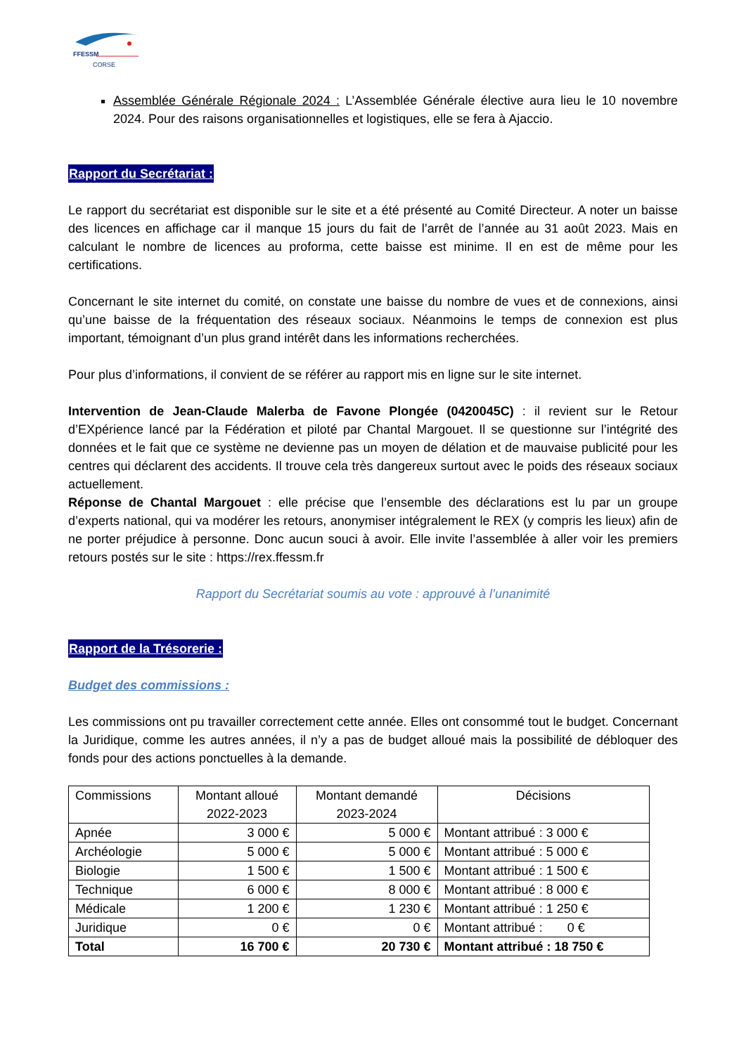FFESSM
CORSE
Assemblée Générale Régionale 2024 : L’Assemblée Générale élective aura lieu le 10 novembre 2024. Pour des raisons organisationnelles et logistiques, elle se fera à Ajaccio.
Rapport du Secrétariat :
Le rapport du secrétariat est disponible sur le site et a été présenté au Comité Directeur. A noter un baisse des licences en affichage car il manque 15 jours du fait de l’arrêt de l’année au 31 août 2023. Mais en calculant le nombre de licences au proforma, cette baisse est minime. Il en est de même pour les certifications.
Concernant le site internet du comité, on constate une baisse du nombre de vues et de connexions, ainsi qu’une baisse de la fréquentation des réseaux sociaux. Néanmoins le temps de connexion est plus important, témoignant d’un plus grand intérêt dans les informations recherchées.
Pour plus d’informations, il convient de se référer au rapport mis en ligne sur le site internet.
Intervention de Jean-Claude Malerba de Favone Plongée (0420045C) : il revient sur le Retour d’EXpérience lancé par la Fédération et piloté par Chantal Margouet. Il se questionne sur l’intégrité des données et le fait que ce système ne devienne pas un moyen de délation et de mauvaise publicité pour les centres qui déclarent des accidents. Il trouve cela très dangereux surtout avec le poids des réseaux sociaux actuellement.
Réponse de Chantal Margouet : elle précise que l’ensemble des déclarations est lu par un groupe d’experts national, qui va modérer les retours, anonymiser intégralement le REX (y compris les lieux) afin de ne porter préjudice à personne. Donc aucun souci à avoir. Elle invite l’assemblée à aller voir les premiers retours postés sur le site : https://rex.ffessm.fr
Rapport du Secrétariat soumis au vote : approuvé à l’unanimité
Rapport de la Trésorerie :
Budget des commissions :
Les commissions ont pu travailler correctement cette année. Elles ont consommé tout le budget. Concernant la Juridique, comme les autres années, il n’y a pas de budget alloué mais la possibilité de débloquer des fonds pour des actions ponctuelles à la demande.
| Commissions | Montant alloué 2022-2023 | Montant demandé 2023-2024 | Décisions |
| --- | --- | --- | --- |
| Apnée | 3 000 € | 5 000 € | Montant attribué : 3 000 € |
| Archéologie | 5 000 € | 5 000 € | Montant attribué : 5 000 € |
| Biologie | 1 500 € | 1 500 € | Montant attribué : 1 500 € |
| Technique | 6 000 € | 8 000 € | Montant attribué : 8 000 € |
| Médicale | 1 200 € | 1 230 € | Montant attribué : 1 250 € |
| Juridique | 0 € | 0 € | Montant attribué : 0 € |
| Total | 16 700 € | 20 730 € | Montant attribué : 18 750 € |